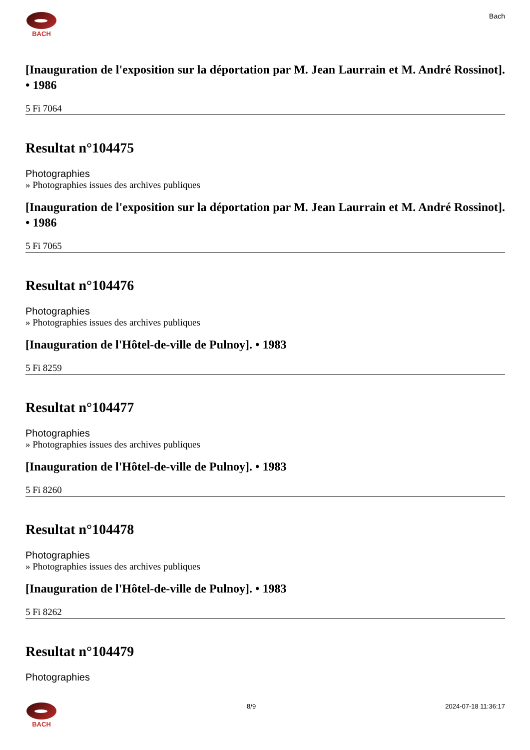BACH Bach
[Inauguration de l'exposition sur la déportation par M. Jean Laurrain et M. André Rossinot]. • 1986
5 Fi 7064
Resultat n°104475
Photographies
» Photographies issues des archives publiques
[Inauguration de l'exposition sur la déportation par M. Jean Laurrain et M. André Rossinot]. • 1986
5 Fi 7065
Resultat n°104476
Photographies
» Photographies issues des archives publiques
[Inauguration de l'Hôtel-de-ville de Pulnoy]. • 1983
5 Fi 8259
Resultat n°104477
Photographies
» Photographies issues des archives publiques
[Inauguration de l'Hôtel-de-ville de Pulnoy]. • 1983
5 Fi 8260
Resultat n°104478
Photographies
» Photographies issues des archives publiques
[Inauguration de l'Hôtel-de-ville de Pulnoy]. • 1983
5 Fi 8262
Resultat n°104479
Photographies
BACH 8/9 2024-07-18 11:36:17